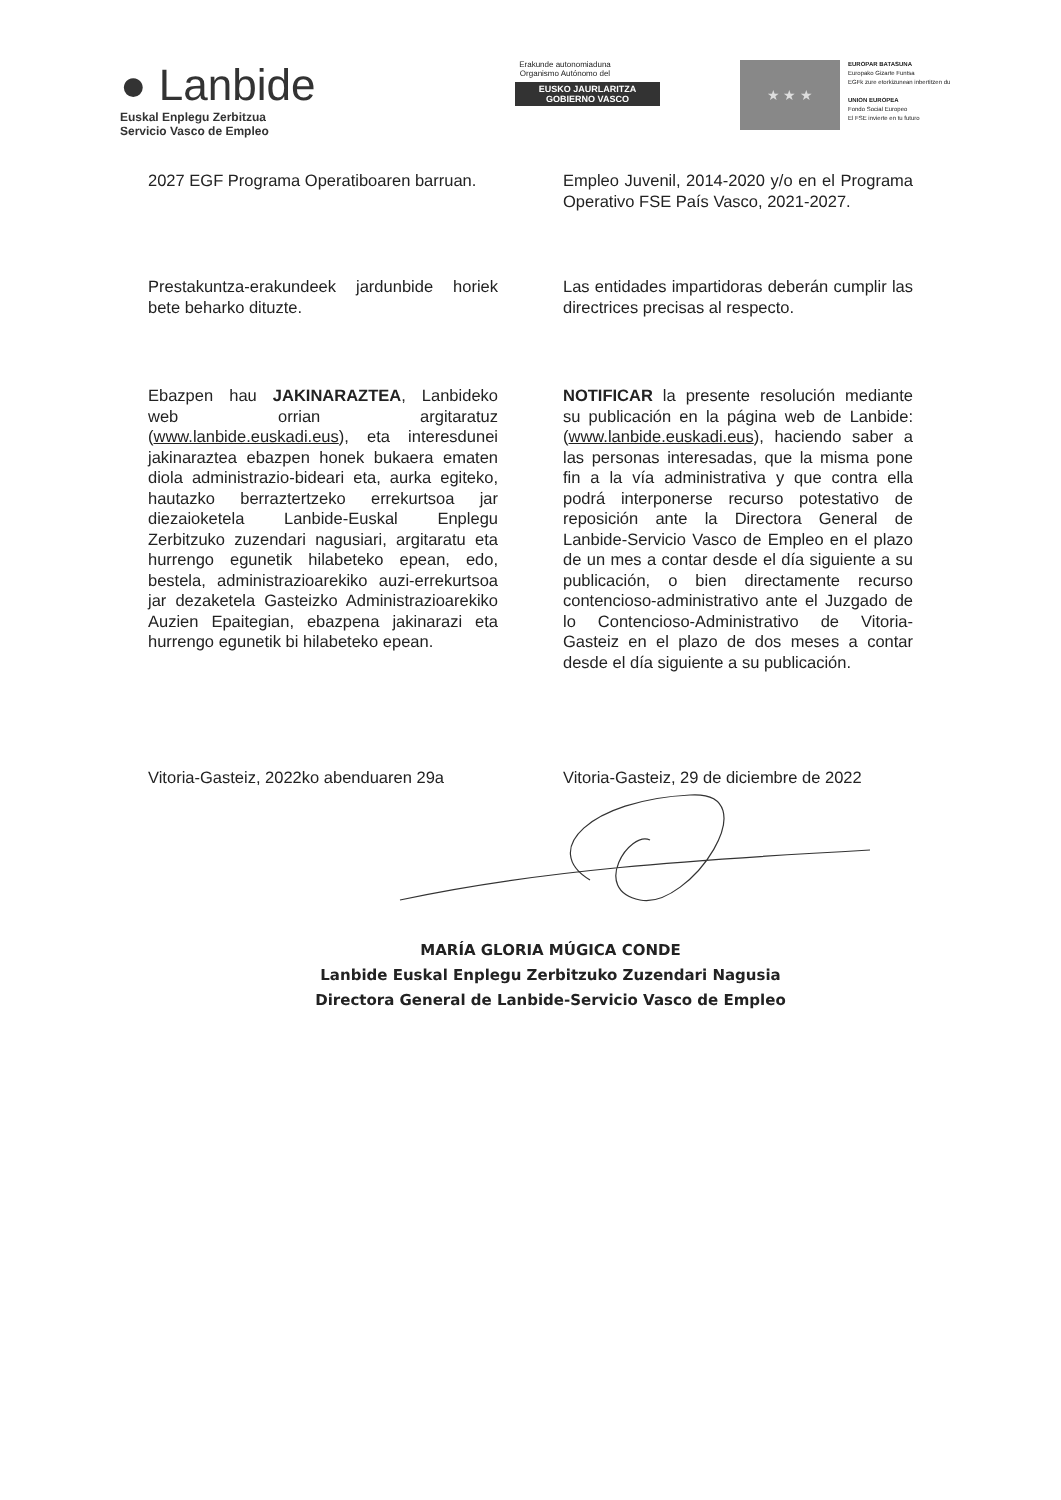● Lanbide
Euskal Enplegu Zerbitzua
Servicio Vasco de Empleo
Erakunde autonomiaduna
Organismo Autónomo del
EUSKO JAURLARITZA
GOBIERNO VASCO
★ ★ ★
EUROPAR BATASUNA
Europako Gizarte Funtsa
EGFk zure etorkizunean inbertitzen du
UNION EUROPEA
Fondo Social Europeo
El FSE invierte en tu futuro
2027 EGF Programa Operatiboaren barruan.
Empleo Juvenil, 2014-2020 y/o en el Programa Operativo FSE País Vasco, 2021-2027.
Prestakuntza-erakundeek jardunbide horiek bete beharko dituzte.
Las entidades impartidoras deberán cumplir las directrices precisas al respecto.
Ebazpen hau JAKINARAZTEA, Lanbideko web orrian argitaratuz (www.lanbide.euskadi.eus), eta interesdunei jakinaraztea ebazpen honek bukaera ematen diola administrazio-bideari eta, aurka egiteko, hautazko berraztertzeko errekurtsoa jar diezaioketela Lanbide-Euskal Enplegu Zerbitzuko zuzendari nagusiari, argitaratu eta hurrengo egunetik hilabeteko epean, edo, bestela, administrazioarekiko auzi-errekurtsoa jar dezaketela Gasteizko Administrazioarekiko Auzien Epaitegian, ebazpena jakinarazi eta hurrengo egunetik bi hilabeteko epean.
NOTIFICAR la presente resolución mediante su publicación en la página web de Lanbide: (www.lanbide.euskadi.eus), haciendo saber a las personas interesadas, que la misma pone fin a la vía administrativa y que contra ella podrá interponerse recurso potestativo de reposición ante la Directora General de Lanbide-Servicio Vasco de Empleo en el plazo de un mes a contar desde el día siguiente a su publicación, o bien directamente recurso contencioso-administrativo ante el Juzgado de lo Contencioso-Administrativo de Vitoria-Gasteiz en el plazo de dos meses a contar desde el día siguiente a su publicación.
Vitoria-Gasteiz, 2022ko abenduaren 29a
Vitoria-Gasteiz, 29 de diciembre de 2022
MARÍA GLORIA MÚGICA CONDE
Lanbide Euskal Enplegu Zerbitzuko Zuzendari Nagusia
Directora General de Lanbide-Servicio Vasco de Empleo